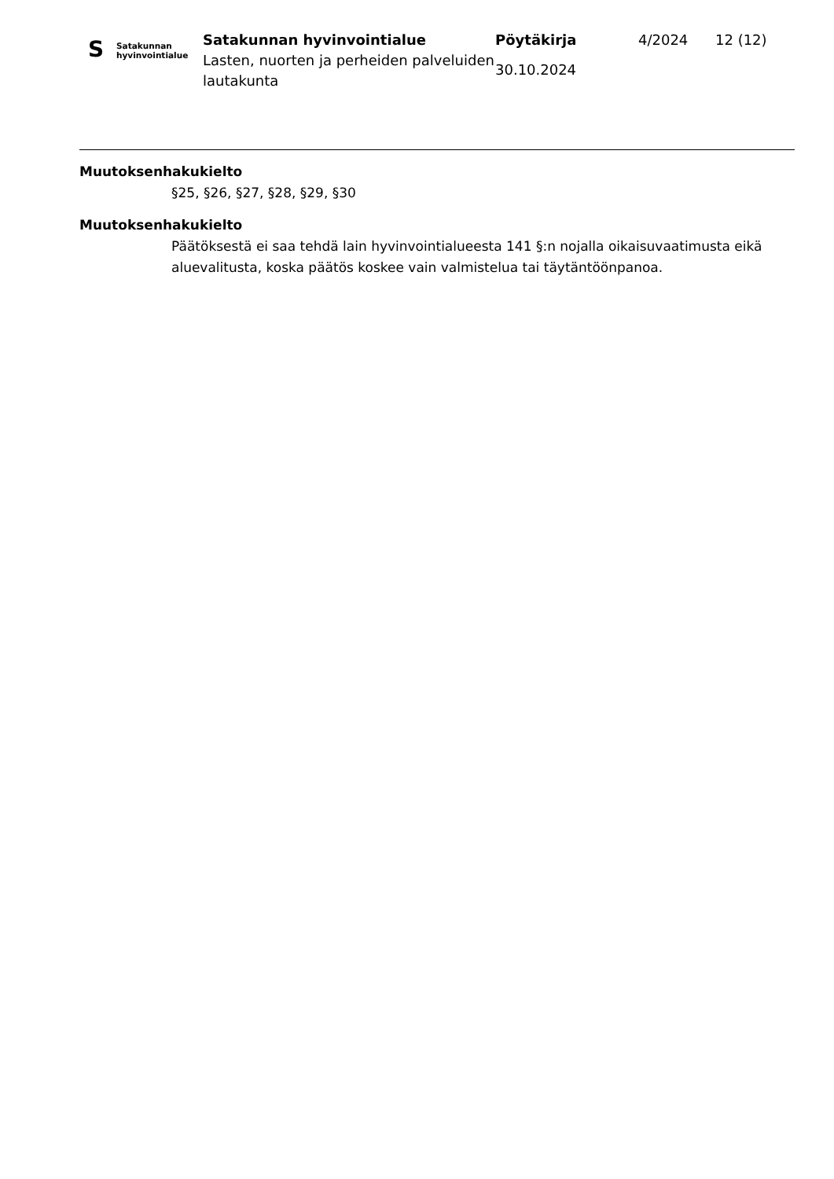S
Satakunnan
hyvinvointialue
Satakunnan hyvinvointialue
Lasten, nuorten ja perheiden palveluiden lautakunta
Pöytäkirja
30.10.2024
4/2024 12 (12)
Muutoksenhakukielto
§25, §26, §27, §28, §29, §30
Muutoksenhakukielto
Päätöksestä ei saa tehdä lain hyvinvointialueesta 141 §:n nojalla oikaisuvaatimusta eikä aluevalitusta, koska päätös koskee vain valmistelua tai täytäntöönpanoa.